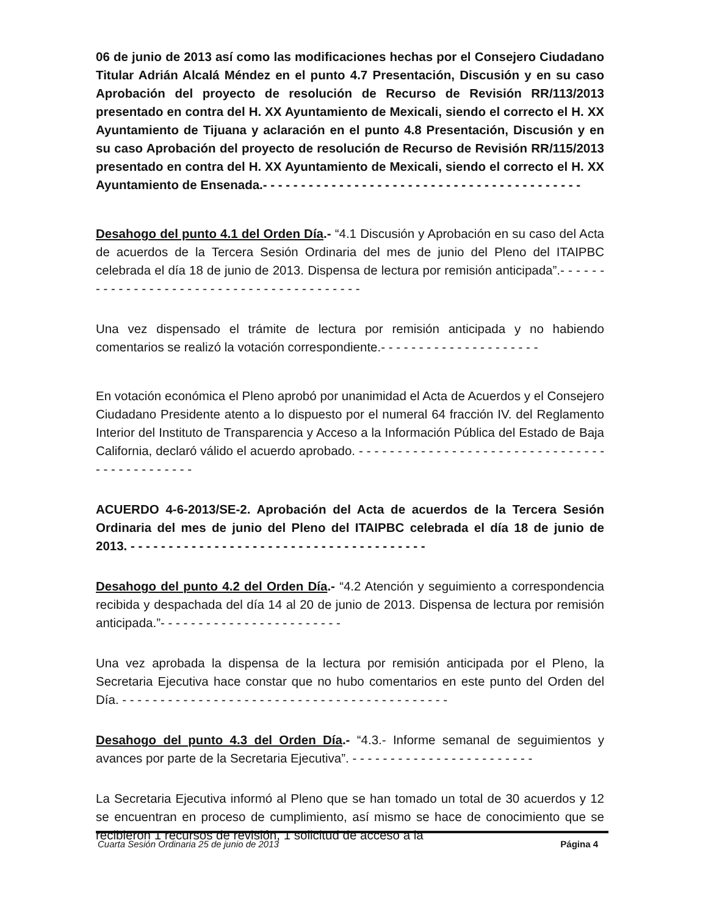06 de junio de 2013 así como las modificaciones hechas por el Consejero Ciudadano Titular Adrián Alcalá Méndez en el punto 4.7 Presentación, Discusión y en su caso Aprobación del proyecto de resolución de Recurso de Revisión RR/113/2013 presentado en contra del H. XX Ayuntamiento de Mexicali, siendo el correcto el H. XX Ayuntamiento de Tijuana y aclaración en el punto 4.8 Presentación, Discusión y en su caso Aprobación del proyecto de resolución de Recurso de Revisión RR/115/2013 presentado en contra del H. XX Ayuntamiento de Mexicali, siendo el correcto el H. XX Ayuntamiento de Ensenada.- - - - - - - - - - - - - - - - - - - - - - - - - - - - - - - - - - - - - - - - - -
Desahogo del punto 4.1 del Orden Día.- “4.1 Discusión y Aprobación en su caso del Acta de acuerdos de la Tercera Sesión Ordinaria del mes de junio del Pleno del ITAIPBC celebrada el día 18 de junio de 2013. Dispensa de lectura por remisión anticipada”.- - - - - - - - - - - - - - - - - - - - - - - - - - - - - - - - - - - - - - - - -
Una vez dispensado el trámite de lectura por remisión anticipada y no habiendo comentarios se realizó la votación correspondiente.- - - - - - - - - - - - - - - - - - - - -
En votación económica el Pleno aprobó por unanimidad el Acta de Acuerdos y el Consejero Ciudadano Presidente atento a lo dispuesto por el numeral 64 fracción IV. del Reglamento Interior del Instituto de Transparencia y Acceso a la Información Pública del Estado de Baja California, declaró válido el acuerdo aprobado. - - - - - - - - - - - - - - - - - - - - - - - - - - - - - - - - - - - - - - - - - - - - -
ACUERDO 4-6-2013/SE-2. Aprobación del Acta de acuerdos de la Tercera Sesión Ordinaria del mes de junio del Pleno del ITAIPBC celebrada el día 18 de junio de 2013. - - - - - - - - - - - - - - - - - - - - - - - - - - - - - - - - - - - - - - -
Desahogo del punto 4.2 del Orden Día.- “4.2 Atención y seguimiento a correspondencia recibida y despachada del día 14 al 20 de junio de 2013. Dispensa de lectura por remisión anticipada.”- - - - - - - - - - - - - - - - - - - - - - - -
Una vez aprobada la dispensa de la lectura por remisión anticipada por el Pleno, la Secretaria Ejecutiva hace constar que no hubo comentarios en este punto del Orden del Día. - - - - - - - - - - - - - - - - - - - - - - - - - - - - - - - - - - - - - - - - - - -
Desahogo del punto 4.3 del Orden Día.- “4.3.- Informe semanal de seguimientos y avances por parte de la Secretaria Ejecutiva”. - - - - - - - - - - - - - - - - - - - - - - - -
La Secretaria Ejecutiva informó al Pleno que se han tomado un total de 30 acuerdos y 12 se encuentran en proceso de cumplimiento, así mismo se hace de conocimiento que se recibieron 1 recursos de revisión, 1 solicitud de acceso a la
Cuarta Sesión Ordinaria 25 de junio de 2013 Página 4